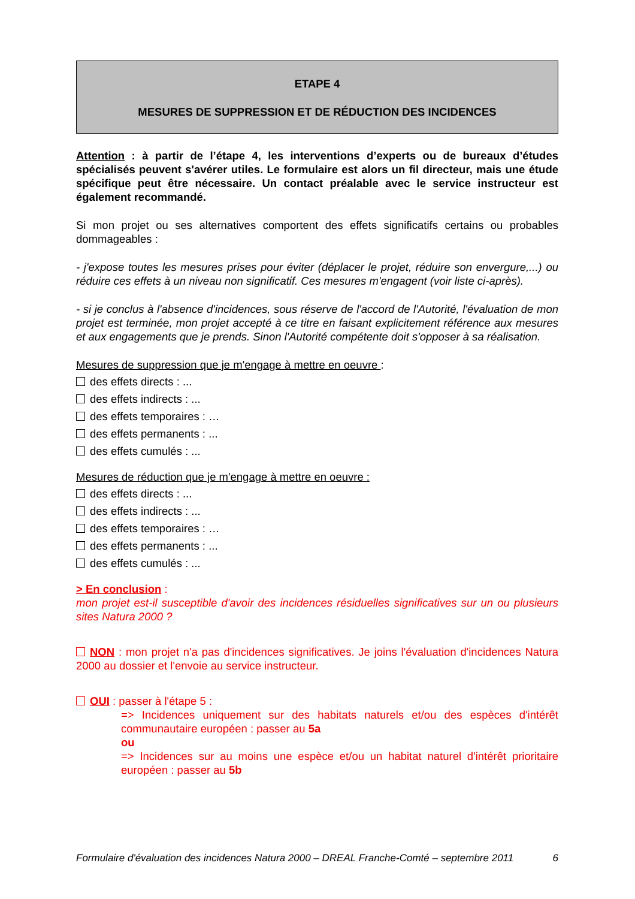ETAPE 4
MESURES DE SUPPRESSION ET DE RÉDUCTION DES INCIDENCES
Attention : à partir de l’étape 4, les interventions d’experts ou de bureaux d’études spécialisés peuvent s'avérer utiles. Le formulaire est alors un fil directeur, mais une étude spécifique peut être nécessaire. Un contact préalable avec le service instructeur est également recommandé.
Si mon projet ou ses alternatives comportent des effets significatifs certains ou probables dommageables :
- j'expose toutes les mesures prises pour éviter (déplacer le projet, réduire son envergure,...) ou réduire ces effets à un niveau non significatif. Ces mesures m'engagent (voir liste ci-après).
- si je conclus à l'absence d'incidences, sous réserve de l'accord de l'Autorité, l'évaluation de mon projet est terminée, mon projet accepté à ce titre en faisant explicitement référence aux mesures et aux engagements que je prends. Sinon l'Autorité compétente doit s'opposer à sa réalisation.
Mesures de suppression que je m'engage à mettre en oeuvre :
des effets directs : ...
des effets indirects : ...
des effets temporaires : …
des effets permanents : ...
des effets cumulés : ...
Mesures de réduction que je m'engage à mettre en oeuvre :
des effets directs : ...
des effets indirects : ...
des effets temporaires : …
des effets permanents : ...
des effets cumulés : ...
> En conclusion :
mon projet est-il susceptible d'avoir des incidences résiduelles significatives sur un ou plusieurs sites Natura 2000 ?
NON : mon projet n'a pas d'incidences significatives. Je joins l'évaluation d'incidences Natura 2000 au dossier et l'envoie au service instructeur.
OUI : passer à l'étape 5 :
=> Incidences uniquement sur des habitats naturels et/ou des espèces d'intérêt communautaire européen : passer au 5a
ou
=> Incidences sur au moins une espèce et/ou un habitat naturel d'intérêt prioritaire européen : passer au 5b
Formulaire d'évaluation des incidences Natura 2000 – DREAL Franche-Comté – septembre 2011 6